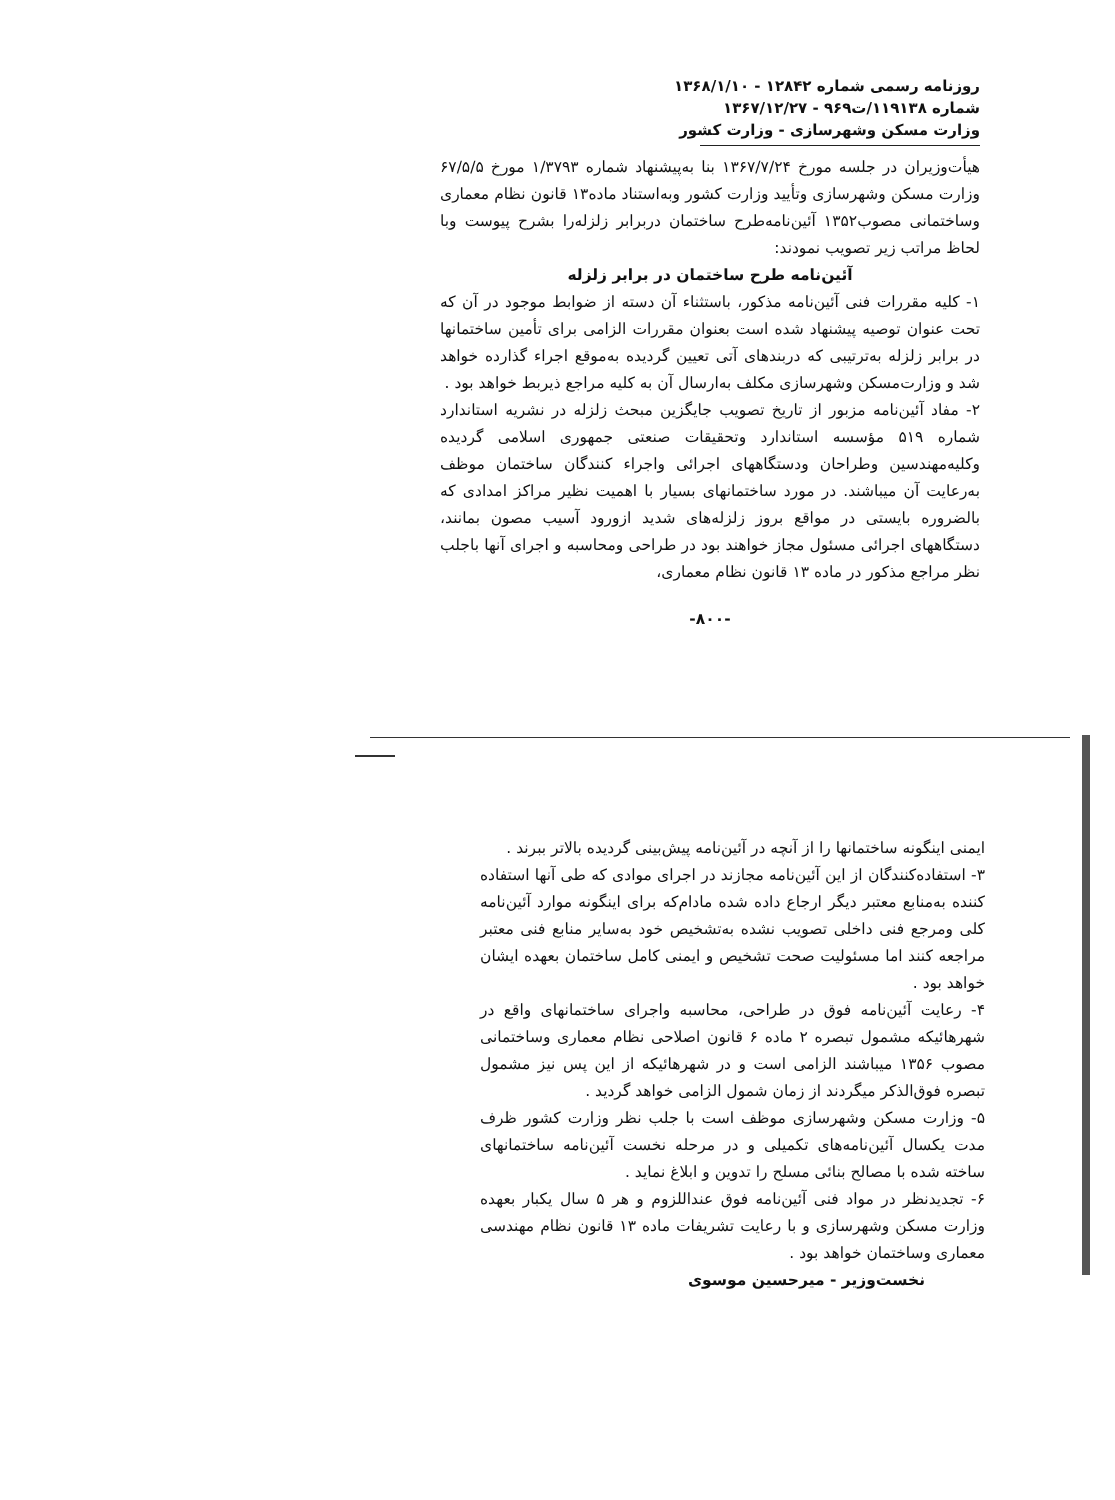روزنامه رسمی شماره ۱۲۸۴۲ - ۱۳۶۸/۱/۱۰
شماره ۱۱۹۱۳۸/ت۹۶۹ - ۱۳۶۷/۱۲/۲۷
وزارت مسکن وشهرسازی - وزارت کشور
هیأت‌وزیران در جلسه مورخ ۱۳۶۷/۷/۲۴ بنا به‌پیشنهاد شماره ۱/۳۷۹۳ مورخ ۶۷/۵/۵ وزارت مسکن وشهرسازی وتأیید وزارت کشور وبه‌استناد ماده۱۳ قانون نظام معماری وساختمانی مصوب۱۳۵۲ آئین‌نامه‌طرح ساختمان دربرابر زلزله‌را بشرح پیوست وبا لحاظ مراتب زیر تصویب نمودند:
آئین‌نامه طرح ساختمان در برابر زلزله
۱- کلیه مقررات فنی آئین‌نامه مذکور، باستثناء آن دسته از ضوابط موجود در آن که تحت عنوان توصیه پیشنهاد شده است بعنوان مقررات الزامی برای تأمین ساختمانها در برابر زلزله به‌ترتیبی که دربندهای آتی تعیین گردیده به‌موقع اجراء گذارده خواهد شد و وزارت‌مسکن وشهرسازی مکلف به‌ارسال آن به کلیه مراجع ذیربط خواهد بود .
۲- مفاد آئین‌نامه مزبور از تاریخ تصویب جایگزین مبحث زلزله در نشریه استاندارد شماره ۵۱۹ مؤسسه استاندارد وتحقیقات صنعتی جمهوری اسلامی گردیده وکلیه‌مهندسین وطراحان ودستگاههای اجرائی واجراء کنندگان ساختمان موظف به‌رعایت آن میباشند. در مورد ساختمانهای بسیار با اهمیت نظیر مراکز امدادی که بالضروره بایستی در مواقع بروز زلزله‌های شدید ازورود آسیب مصون بمانند، دستگاههای اجرائی مسئول مجاز خواهند بود در طراحی ومحاسبه و اجرای آنها باجلب نظر مراجع مذکور در ماده ۱۳ قانون نظام معماری،
-۸۰۰-
ایمنی اینگونه ساختمانها را از آنچه در آئین‌نامه پیش‌بینی گردیده بالاتر ببرند .
۳- استفاده‌کنندگان از این آئین‌نامه مجازند در اجرای موادی که طی آنها استفاده کننده به‌منابع معتبر دیگر ارجاع داده شده مادام‌که برای اینگونه موارد آئین‌نامه کلی ومرجع فنی داخلی تصویب نشده به‌تشخیص خود به‌سایر منابع فنی معتبر مراجعه کنند اما مسئولیت صحت تشخیص و ایمنی کامل ساختمان بعهده ایشان خواهد بود .
۴- رعایت آئین‌نامه فوق در طراحی، محاسبه واجرای ساختمانهای واقع در شهرهائیکه مشمول تبصره ۲ ماده ۶ قانون اصلاحی نظام معماری وساختمانی مصوب ۱۳۵۶ میباشند الزامی است و در شهرهائیکه از این پس نیز مشمول تبصره فوق‌الذکر میگردند از زمان شمول الزامی خواهد گردید .
۵- وزارت مسکن وشهرسازی موظف است با جلب نظر وزارت کشور ظرف مدت یکسال آئین‌نامه‌های تکمیلی و در مرحله نخست آئین‌نامه ساختمانهای ساخته شده با مصالح بنائی مسلح را تدوین و ابلاغ نماید .
۶- تجدیدنظر در مواد فنی آئین‌نامه فوق عنداللزوم و هر ۵ سال یکبار بعهده وزارت مسکن وشهرسازی و با رعایت تشریفات ماده ۱۳ قانون نظام مهندسی معماری وساختمان خواهد بود .
نخست‌وزیر - میرحسین موسوی